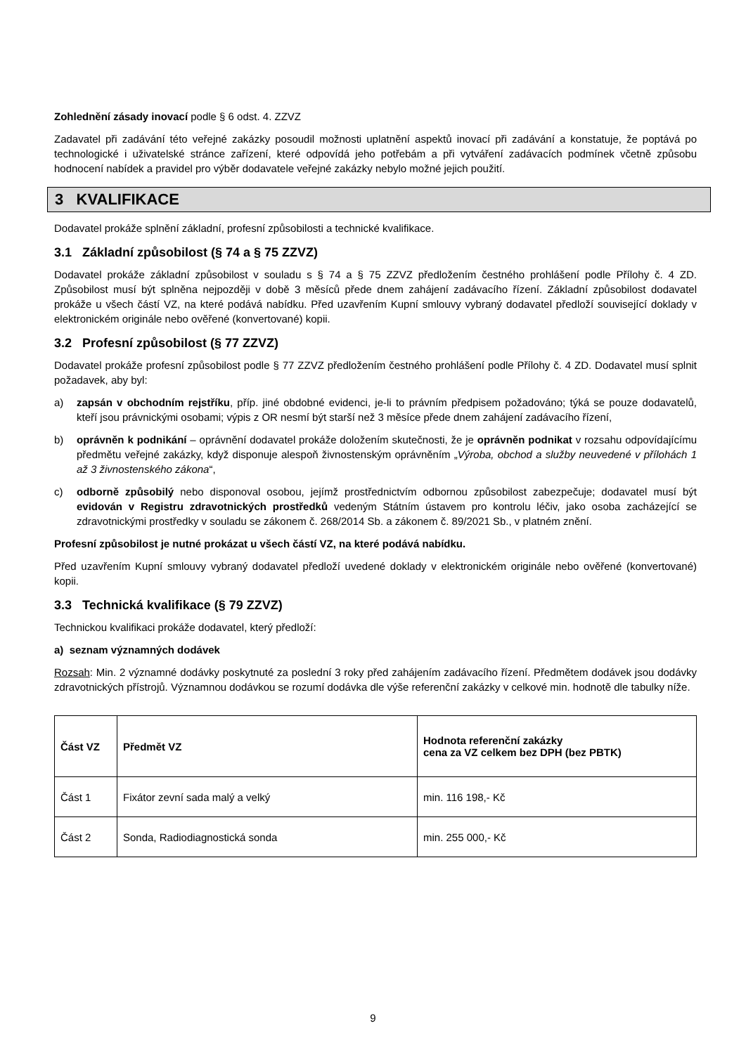Zohlednění zásady inovací podle § 6 odst. 4. ZZVZ
Zadavatel při zadávání této veřejné zakázky posoudil možnosti uplatnění aspektů inovací při zadávání a konstatuje, že poptává po technologické i uživatelské stránce zařízení, které odpovídá jeho potřebám a při vytváření zadávacích podmínek včetně způsobu hodnocení nabídek a pravidel pro výběr dodavatele veřejné zakázky nebylo možné jejich použití.
3 KVALIFIKACE
Dodavatel prokáže splnění základní, profesní způsobilosti a technické kvalifikace.
3.1 Základní způsobilost (§ 74 a § 75 ZZVZ)
Dodavatel prokáže základní způsobilost v souladu s § 74 a § 75 ZZVZ předložením čestného prohlášení podle Přílohy č. 4 ZD. Způsobilost musí být splněna nejpozději v době 3 měsíců přede dnem zahájení zadávacího řízení. Základní způsobilost dodavatel prokáže u všech částí VZ, na které podává nabídku. Před uzavřením Kupní smlouvy vybraný dodavatel předloží související doklady v elektronickém originále nebo ověřené (konvertované) kopii.
3.2 Profesní způsobilost (§ 77 ZZVZ)
Dodavatel prokáže profesní způsobilost podle § 77 ZZVZ předložením čestného prohlášení podle Přílohy č. 4 ZD. Dodavatel musí splnit požadavek, aby byl:
a) zapsán v obchodním rejstříku, příp. jiné obdobné evidenci, je-li to právním předpisem požadováno; týká se pouze dodavatelů, kteří jsou právnickými osobami; výpis z OR nesmí být starší než 3 měsíce přede dnem zahájení zadávacího řízení,
b) oprávněn k podnikání – oprávnění dodavatel prokáže doložením skutečnosti, že je oprávněn podnikat v rozsahu odpovídajícímu předmětu veřejné zakázky, když disponuje alespoň živnostenským oprávněním „Výroba, obchod a služby neuvedené v přílohách 1 až 3 živnostenského zákona“,
c) odborně způsobilý nebo disponoval osobou, jejímž prostřednictvím odbornou způsobilost zabezpečuje; dodavatel musí být evidován v Registru zdravotnických prostředků vedeným Státním ústavem pro kontrolu léčiv, jako osoba zacházející se zdravotnickými prostředky v souladu se zákonem č. 268/2014 Sb. a zákonem č. 89/2021 Sb., v platném znění.
Profesní způsobilost je nutné prokázat u všech částí VZ, na které podává nabídku.
Před uzavřením Kupní smlouvy vybraný dodavatel předloží uvedené doklady v elektronickém originále nebo ověřené (konvertované) kopii.
3.3 Technická kvalifikace (§ 79 ZZVZ)
Technickou kvalifikaci prokáže dodavatel, který předloží:
a) seznam významných dodávek
Rozsah: Min. 2 významné dodávky poskytnuté za poslední 3 roky před zahájením zadávacího řízení. Předmětem dodávek jsou dodávky zdravotnických přístrojů. Významnou dodávkou se rozumí dodávka dle výše referenční zakázky v celkové min. hodnotě dle tabulky níže.
| Část VZ | Předmět VZ | Hodnota referenční zakázky cena za VZ celkem bez DPH (bez PBTK) |
| --- | --- | --- |
| Část 1 | Fixátor zevní sada malý a velký | min. 116 198,- Kč |
| Část 2 | Sonda, Radiodiagnostická sonda | min. 255 000,- Kč |
9